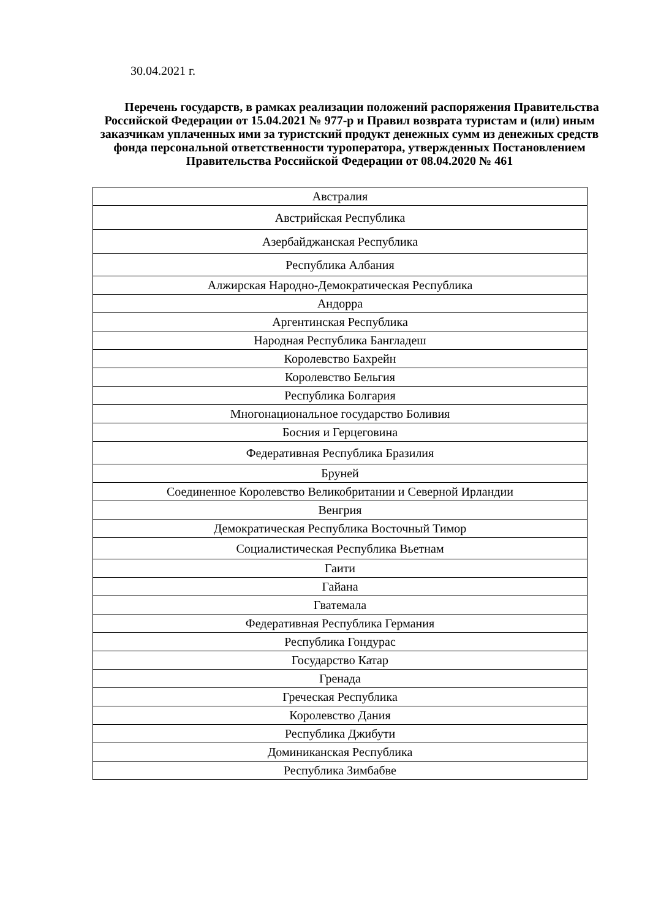30.04.2021 г.
Перечень государств, в рамках реализации положений распоряжения Правительства Российской Федерации от 15.04.2021 № 977-р и Правил возврата туристам и (или) иным заказчикам уплаченных ими за туристский продукт денежных сумм из денежных средств фонда персональной ответственности туроператора, утвержденных Постановлением Правительства Российской Федерации от 08.04.2020 № 461
| Австралия |
| Австрийская Республика |
| Азербайджанская Республика |
| Республика Албания |
| Алжирская Народно-Демократическая Республика |
| Андорра |
| Аргентинская Республика |
| Народная Республика Бангладеш |
| Королевство Бахрейн |
| Королевство Бельгия |
| Республика Болгария |
| Многонациональное государство Боливия |
| Босния и Герцеговина |
| Федеративная Республика Бразилия |
| Бруней |
| Соединенное Королевство Великобритании и Северной Ирландии |
| Венгрия |
| Демократическая Республика Восточный Тимор |
| Социалистическая Республика Вьетнам |
| Гаити |
| Гайана |
| Гватемала |
| Федеративная Республика Германия |
| Республика Гондурас |
| Государство Катар |
| Гренада |
| Греческая Республика |
| Королевство Дания |
| Республика Джибути |
| Доминиканская Республика |
| Республика Зимбабве |